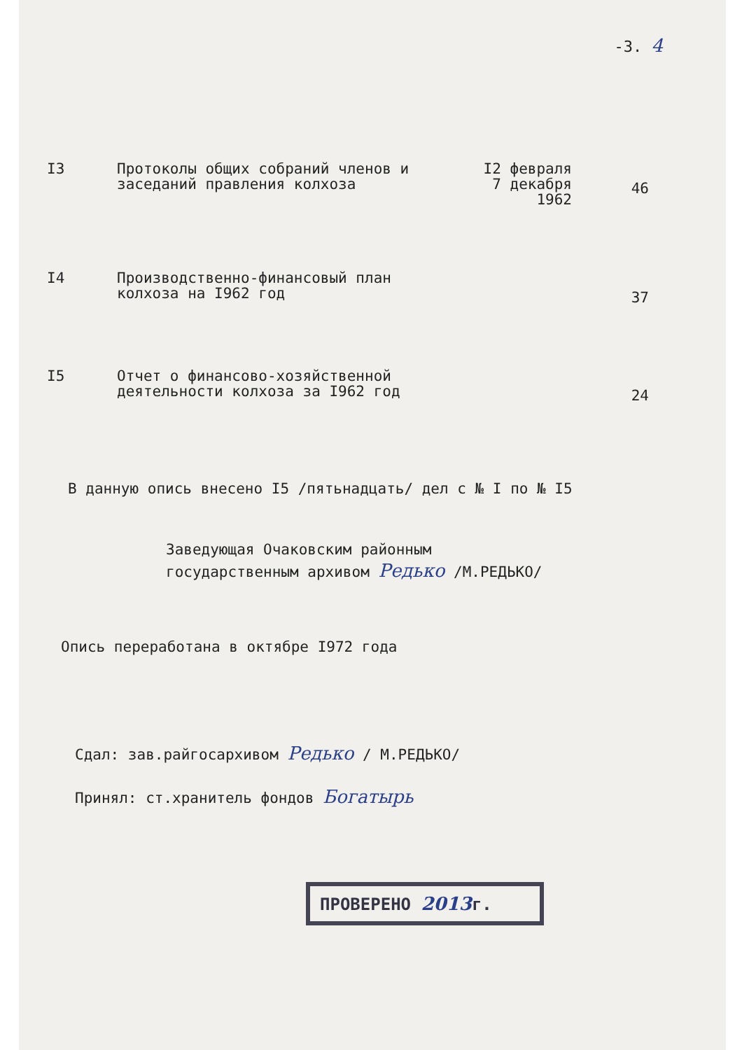-3. 4
| I3 | Протоколы общих собраний членов и заседаний правления колхоза | I2 февраля 7 декабря 1962 | 46 |
| I4 | Производственно-финансовый план колхоза на I962 год | | 37 |
| I5 | Отчет о финансово-хозяйственной деятельности колхоза за I962 год | | 24 |
В данную опись внесено I5 /пятьнадцать/ дел с № I по № I5
Заведующая Очаковским районным
государственным архивом Редько /М.РЕДЬКО/
Опись переработана в октябре I972 года
Сдал: зав.райгосархивом Редько / М.РЕДЬКО/
Принял: ст.хранитель фондов Богатырь
ПРОВЕРЕНО 2013г.